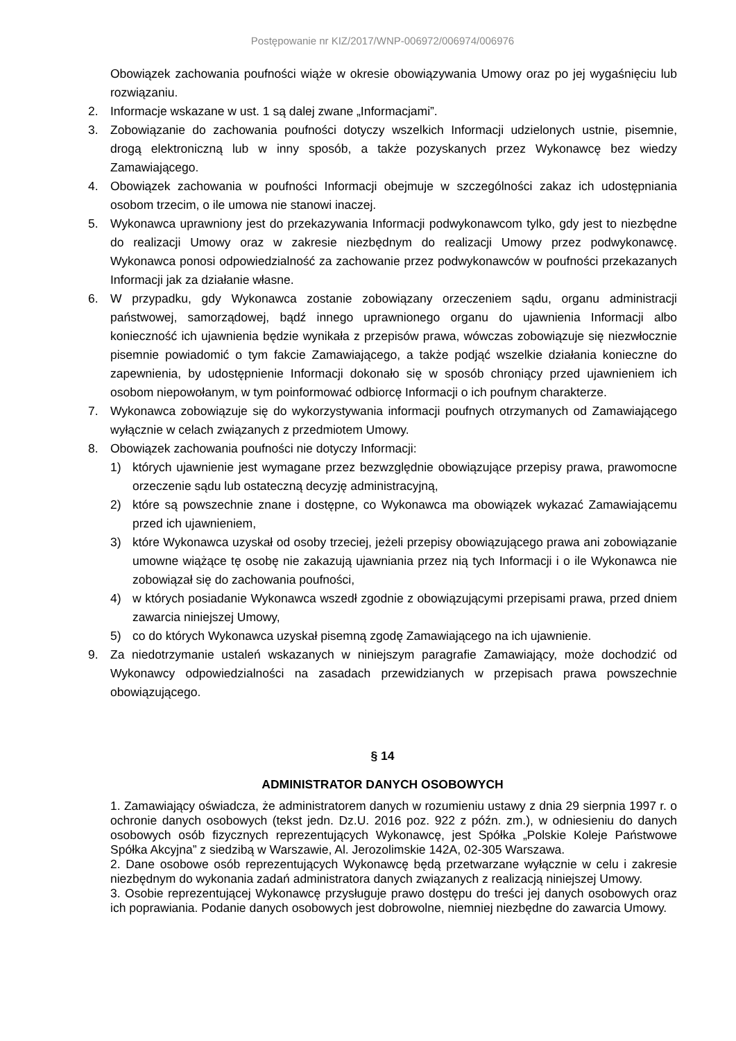Postępowanie nr KIZ/2017/WNP-006972/006974/006976
Obowiązek zachowania poufności wiąże w okresie obowiązywania Umowy oraz po jej wygaśnięciu lub rozwiązaniu.
2. Informacje wskazane w ust. 1 są dalej zwane „Informacjami”.
3. Zobowiązanie do zachowania poufności dotyczy wszelkich Informacji udzielonych ustnie, pisemnie, drogą elektroniczną lub w inny sposób, a także pozyskanych przez Wykonawcę bez wiedzy Zamawiającego.
4. Obowiązek zachowania w poufności Informacji obejmuje w szczególności zakaz ich udostępniania osobom trzecim, o ile umowa nie stanowi inaczej.
5. Wykonawca uprawniony jest do przekazywania Informacji podwykonawcom tylko, gdy jest to niezbędne do realizacji Umowy oraz w zakresie niezbędnym do realizacji Umowy przez podwykonawcę. Wykonawca ponosi odpowiedzialność za zachowanie przez podwykonawców w poufności przekazanych Informacji jak za działanie własne.
6. W przypadku, gdy Wykonawca zostanie zobowiązany orzeczeniem sądu, organu administracji państwowej, samorządowej, bądź innego uprawnionego organu do ujawnienia Informacji albo konieczność ich ujawnienia będzie wynikała z przepisów prawa, wówczas zobowiązuje się niezwłocznie pisemnie powiadomić o tym fakcie Zamawiającego, a także podjąć wszelkie działania konieczne do zapewnienia, by udostępnienie Informacji dokonało się w sposób chroniący przed ujawnieniem ich osobom niepowołanym, w tym poinformować odbiorcę Informacji o ich poufnym charakterze.
7. Wykonawca zobowiązuje się do wykorzystywania informacji poufnych otrzymanych od Zamawiającego wyłącznie w celach związanych z przedmiotem Umowy.
8. Obowiązek zachowania poufności nie dotyczy Informacji:
1) których ujawnienie jest wymagane przez bezwzględnie obowiązujące przepisy prawa, prawomocne orzeczenie sądu lub ostateczną decyzję administracyjną,
2) które są powszechnie znane i dostępne, co Wykonawca ma obowiązek wykazać Zamawiającemu przed ich ujawnieniem,
3) które Wykonawca uzyskał od osoby trzeciej, jeżeli przepisy obowiązującego prawa ani zobowiązanie umowne wiążące tę osobę nie zakazują ujawniania przez nią tych Informacji i o ile Wykonawca nie zobowiązał się do zachowania poufności,
4) w których posiadanie Wykonawca wszedł zgodnie z obowiązującymi przepisami prawa, przed dniem zawarcia niniejszej Umowy,
5) co do których Wykonawca uzyskał pisemną zgodę Zamawiającego na ich ujawnienie.
9. Za niedotrzymanie ustaleń wskazanych w niniejszym paragrafie Zamawiający, może dochodzić od Wykonawcy odpowiedzialności na zasadach przewidzianych w przepisach prawa powszechnie obowiązującego.
§ 14
ADMINISTRATOR DANYCH OSOBOWYCH
1. Zamawiający oświadcza, że administratorem danych w rozumieniu ustawy z dnia 29 sierpnia 1997 r. o ochronie danych osobowych (tekst jedn. Dz.U. 2016 poz. 922 z późn. zm.), w odniesieniu do danych osobowych osób fizycznych reprezentujących Wykonawcę, jest Spółka „Polskie Koleje Państwowe Spółka Akcyjna” z siedzibą w Warszawie, Al. Jerozolimskie 142A, 02-305 Warszawa.
2. Dane osobowe osób reprezentujących Wykonawcę będą przetwarzane wyłącznie w celu i zakresie niezbędnym do wykonania zadań administratora danych związanych z realizacją niniejszej Umowy.
3. Osobie reprezentującej Wykonawcę przysługuje prawo dostępu do treści jej danych osobowych oraz ich poprawiania. Podanie danych osobowych jest dobrowolne, niemniej niezbędne do zawarcia Umowy.